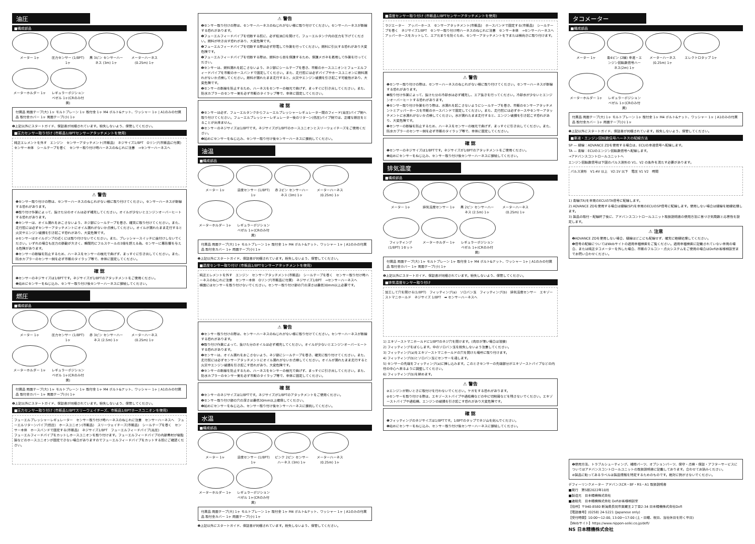油圧
■構成部品
メーター 1ヶ
圧力センサー (1/8PT) 1ヶ
黒 3ピン センサーハーネス (3m) 1ヶ
メーターハーネス (0.25m) 1ヶ
メーターホルダー 1ヶ
レギュラーポジション ベゼル 1ヶ(CRのみ付属)
付属品 両面テープ(大) 1ヶ モルトプレーン 1ヶ 取付金 1ヶ M4 ボルト&ナット、ワッシャー 1ヶ | A1のみの付属品 取付金カバー 1ヶ 両面テープ(小) 1ヶ
❶上記以外にスタートガイド、保証書が同梱されています。紛失しないよう、保管してください。
■圧力センサー取り付け (市販品1/8PTセンサーアタッチメントを使用)
純正エレメントを外す　エンジン　センサーアタッチメント(市販品)　ネジサイズ1/8PT　Oリング(市販品に付属)　センサー本体　シールテープを巻く　センサー取り付け時ハーネスのねじれに注意　→センサーハーネスへ
⚠ 警告
❶センサー取り付けの際は、センサーハーネスのねじれがない様に取り付けてください。センサーハーネスが断線する恐れがあります。
❶取り付け作業によって、抜けた分のオイルは必ず補充してください。オイルが少ないとエンジンオーバーヒートする恐れがあります。
❶センサーは、オイル漏れをおこさないよう、ネジ部にシールテープを巻き、確実に取り付けてください。また、走行前には必ずセンサーアタッチメントにオイル漏れがないか点検してください。オイルが漏れたまま走行すると火災やエンジン破損を引き起こす恐れがあり、大変危険です。
⊘センサーはオイルポンプの近くには取り付けないでください。また、プレッシャースイッチに直付けしないでください。いずれの場合も圧力の脈動が大きく、瞬間的にフルスケールの3倍を超える為、センサーに悪影響を与える危険があります。
❶センサーの断線を防止するため、ハーネスをセンサーの根元で曲げず、まっすぐに引き出してください。また、防水カプラーのセンサー側を必ず市販のタイラップ等で、車体に固定してください。
確 認
❶センサーのネジサイズは1/8PTです。ネジサイズが1/8PTのアタッチメントをご使用ください。
❶始めにセンサーをねじ込み、センサー取り付け後センサーハーネスに接続してください。
燃圧
■構成部品
メーター 1ヶ
圧力センサー (1/8PT) 1ヶ
赤 3ピン センサーハーネス (2.5m) 1ヶ
メーターハーネス (0.25m) 1ヶ
メーターホルダー 1ヶ
レギュラーポジション ベゼル 1ヶ(CRのみ付属)
付属品 両面テープ(大) 1ヶ モルトプレーン 1ヶ 取付金 1ヶ M4 ボルト&ナット、ワッシャー 1ヶ | A1のみの付属品 取付金カバー 1ヶ 両面テープ(小) 1ヶ
❶上記以外にスタートガイド、保証書が同梱されています。紛失しないよう、保管してください。
■圧力センサー取り付け (市販品1/8PTスリーウェイチーズ、市販品1/8PTホースユニオンを使用)
フューエルプレッシャーレギュレーター　センサー取り付け時ハーネスのねじれに注意　センサーハーネスへ　フューエルリターンパイプ(低圧)　ホースユニオン(市販品)　スリーウェイチーズ(市販品)　シールテープを巻く　センサー本体　ホースバンドで固定する(市販品)　ネジサイズ1/8PT　フューエルフィードパイプ(高圧)
フューエルフィードパイプをカットしホースユニオンを取り付けます。フューエルフィードパイプの内部素材が樹脂製などのホースユニオンが固定できない場合がありますのでフューエルフィードパイプをカットする前にご確認ください。
⚠ 警告
❶センサー取り付けの際は、センサーハーネスのねじれがない様に取り付けてください。センサーハーネスが断線する恐れがあります。
❶フューエルフィードパイプを切断する前に、必ず給油口を開けて、フューエルタンク内の圧力を下げてください。燃料が吹き出す恐れがあり、大変危険です。
❶フューエルフィードパイプを切断する際は必ず除電して作業を行ってください。燃料に引火する恐れがあり大変危険です。
❶フューエルフィードパイプを切断する際は、燃料から目を保護するため、保護メガネを着用して作業を行ってください。
❶センサーは、燃料漏れを起こさないよう、ネジ部にシールテープを巻き、市販のホースユニオンとフューエルフィードパイプを市販のホースバンドで固定してください。また、走行前には必ずパイプやホースユニオンに燃料漏れがないか点検してください。燃料が漏れたまま走行すると、火災やエンジン破損を引き起こす可能性があり、大変危険です。
❶センサーの断線を防止するため、ハーネスをセンサーの根元で曲げず、まっすぐに引き出してください。また、防水カプラーのセンサー側を必ず市販のタイラップ等で、車体に固定してください。
確 認
❶センサーは必ず、フューエルタンクからフューエルプレッシャーレギュレーター間のフィード(高圧)パイプ側へ取り付けてください。フューエルプレッシャーレギュレーター後のリターン(低圧)パイプ側では、正確な燃圧をとることが出来ません。
❶センサーのネジサイズは1/8PTです。ネジサイズが1/8PTのホースユニオンとスリーウェイチーズをご使用ください。
❶始めにセンサーをねじ込み、センサー取り付け後センサーハーネスに接続してください。
油温
■構成部品
メーター 1ヶ
温度センサー (1/8PT) 1ヶ
赤 2ピン センサーハーネス (3m) 1ヶ
メーターハーネス (0.25m) 1ヶ
メーターホルダー 1ヶ
レギュラーポジション ベゼル 1ヶ(CRのみ付属)
付属品 両面テープ(大) 1ヶ モルトプレーン 1ヶ 取付金 1ヶ M4 ボルト&ナット、ワッシャー 1ヶ | A1のみの付属品 取付金カバー 1ヶ 両面テープ(小) 1ヶ
❶上記以外にスタートガイド、保証書が同梱されています。紛失しないよう、保管してください。
■温度センサー取り付け (市販品1/8PTセンサーアタッチメントを使用)
純正エレメントを外す　エンジン　センサーアタッチメント(市販品)　シールテープを巻く　センサー取り付け時ハーネスのねじれに注意　センサー本体　Oリング(市販品に付属)　ネジサイズ1/8PT　→センサーハーネスへ
横面にはセンサーを取り付けないでください。センサー取り付け部の穴の深さは最低30mm以上必要です。
⚠ 警告
❶センサー取り付けの際は、センサーハーネスのねじれがない様に取り付けてください。センサーハーネスが断線する恐れがあります。
❶取り付け作業によって、抜けた分のオイルは必ず補充してください。オイルが少ないとエンジンオーバーヒートする恐れがあります。
❶センサーは、オイル漏れをおこさないよう、ネジ部にシールテープを巻き、確実に取り付けてください。また、走行前には必ずセンサーアタッチメントにオイル漏れがないか点検してください。オイルが漏れたまま走行すると火災やエンジン破損を引き起こす恐れがあり、大変危険です。
❶センサーの断線を防止するため、ハーネスをセンサーの根元で曲げず、まっすぐに引き出してください。また、防水カプラーのセンサー側を必ず市販のタイラップ等で、車体に固定してください。
確 認
❶センサーのネジサイズは1/8PTです。ネジサイズが1/8PTのアタッチメントをご使用ください。
❶センサー取り付け部の穴の深さは最低30mm以上確保してください。
❶始めにセンサーをねじ込み、センサー取り付け後センサーハーネスに接続してください。
水温
■構成部品
メーター 1ヶ
温度センサー (1/8PT) 1ヶ
ピンク 2ピン センサーハーネス (3m) 1ヶ
メーターハーネス (0.25m) 1ヶ
メーターホルダー 1ヶ
レギュラーポジション ベゼル 1ヶ(CRのみ付属)
付属品 両面テープ(大) 1ヶ モルトプレーン 1ヶ 取付金 1ヶ M4 ボルト&ナット、ワッシャー 1ヶ | A1のみの付属品 取付金カバー 1ヶ 両面テープ(小) 1ヶ
❶上記以外にスタートガイド、保証書が同梱されています。紛失しないよう、保管してください。
■温度センサー取り付け (市販品1/8PTセンサーアタッチメントを使用)
ラジエーター　アッパーホース　センサーアタッチメント(市販品)　ホースバンドで固定する(市販品)　シールテープを巻く　ネジサイズ1/8PT　センサー取り付け時ハーネスのねじれに注意　センサー本体　→センサーハーネスへ
アッパーホースをカットして、エアだまりを防ぐため、センサーアタッチメントを下または横向きに取り付けます。
⚠ 警告
❶センサー取り付けの際は、センサーハーネスのねじれがない様に取り付けてください。センサーハーネスが断線する恐れがあります。
❶取り付け作業によって、抜けた分の冷却水は必ず補充し、エア抜きを行ってください。冷却水が少ないとエンジンオーバーヒートする恐れがあります。
❶センサー取り付け作業を行う際は、水漏れを起こさないようにシールテープを巻き、市販のセンサーアタッチメントとアッパーホースを市販のホースバンドで固定してください。また、走行前には必ずホースやセンサーアタッチメントに水漏れがないか点検してください。水が漏れたまま走行すると、エンジン破損を引き起こす恐れがあり、大変危険です。
❶センサーの断線を防止するため、ハーネスをセンサーの根元で曲げず、まっすぐに引き出してください。また、防水カプラーのセンサー側を必ず市販のタイラップ等で、車体に固定してください。
確 認
❶センサーのネジサイズは1/8PTです。ネジサイズが1/8PTのアタッチメントをご使用ください。
❶始めにセンサーをねじ込み、センサー取り付け後センサーハーネスに接続してください。
排気温度
■構成部品
メーター 1ヶ
排気温度センサー 1ヶ
黒 2ピン センサーハーネス (2.5m) 1ヶ
メーターハーネス (0.25m) 1ヶ
フィッティング (1/8PT) 1セット
メーターホルダー 1ヶ
レギュラーポジション ベゼル 1ヶ(CRのみ付属)
付属品 両面テープ(大) 1ヶ モルトプレーン 1ヶ 取付金 1ヶ M4 ボルト&ナット、ワッシャー 1ヶ | A1のみの付属品 取付金カバー 1ヶ 両面テープ(小) 1ヶ
❶上記以外にスタートガイド、保証書が同梱されています。紛失しないよう、保管してください。
■排気温度センサー取り付け
加工して穴を開ける(1/8PT)　フィッティング(a)　ソロバン玉　フィッティング(b)　排気温度センサー　エキゾーストマニホールド　ネジサイズ 1/8PT　➡ センサーハーネスへ
1) エキゾーストマニホールドに1/8PTのネジ穴を開けます。(肉厚が薄い場合は溶接)
2) フィッティングをばらします。中のソロバン玉を紛失しないよう注意してください。
3) フィッティング(a)をエキゾーストマニホールドの穴を開けた場所に取り付けます。
4) フィッティング(b)とソロバン玉にセンサーを通します。
5) センサーの先端をフィッティング(a)に挿し込みます。このときセンサーの先端部分がエキゾーストパイプなどの内径の中心へ来るように調整してください。
6) フィッティング(b)を締めます。
⚠ 警告
⊘エンジンが熱いときに取付けを行わないでください。ケガをする恐れがあります。
⊘センサーを取り付ける際は、エキゾーストパイプや過給機などの中に切削屑などを残さないでください。エキゾーストパイプや過給機、エンジンの破損を引き起こす恐れがあり大変危険です。
確 認
❶フィッティングのネジサイズは1/8PTです。1/8PTのタップでネジ山を刻んでください。
❶始めにセンサーをねじ込み、センサー取り付け後センサーハーネスに接続してください。
タコメーター
■構成部品
メーター 1ヶ
青4ピン (2線) 車速・エンジン回転数信号ハーネス(2m) 1ヶ
メーターハーネス (0.25m) 1ヶ
エレクトロタップ 1ヶ
メーターホルダー 1ヶ
レギュラーポジション ベゼル 1ヶ(CRのみ付属)
付属品 両面テープ(大) 1ヶ モルトプレーン 1ヶ 取付金 1ヶ M4 ボルト&ナット、ワッシャー 1ヶ | A1のみの付属品 取付金カバー 1ヶ 両面テープ(小) 1ヶ
❶上記以外にスタートガイド、保証書が同梱されています。紛失しないよう、保管してください。
■車速・エンジン回転数信号ハーネスの配線方法
SP — 緑線：ADVANCE ZDを使用する場合は、ECUの車速信号へ配線します。
TA — 青線：ECUのエンジン回転数信号へ配線します。
→アドバンスコントロールユニットへ
エンジン回転数信号は下図のパルス波形の V1、V2 の条件を満たす必要があります。
パルス波形　V1:4V 以上　V2:1V 以下　電圧 V1 V2　時間
1) 青線(TA)を車両のECUのTA信号に配線します。
2) ADVANCE ZDを使用する場合は緑線(SP)を車両のECUのSP信号に配線します。使用しない場合は緑線を絶縁処理します。
3) 製品の取付・配線終了後に、アドバンスコントロールユニット取扱説明書の使用方法に基づき気筒数と応答性を設定します。
⚠ 注意
❶ADVANCE ZDを使用しない場合、緑線はどこにも配線せず、確実に絶縁処理してください。
❶信号の配線についてはWebサイトの適用車種検索をご覧ください。適用車種検索に記載されていない車両の場合、または純正タコメーターを外した場合、市販のフルコン・点火システムをご使用の場合はDefiお客様相談室までお問い合わせください。
❶使用方法、トラブルシューティング、補修パーツ、オプションパーツ、保守・点検・保証・アフターサービスについてはアドバンスコントロールユニットの取扱説明書に記載しております。合わせてお読みください。
⊘製品に貼ってあるラベルは製品情報を特定するためのものです。絶対に剥がさないでください。
デフィーリンクメーター アドバンスCR・BF・RS・A1 取扱説明書
■発行　第5版2022年10月
■製造元　日本精機株式会社
■連絡先　日本精機株式会社 Defiお客様相談室
【住所】〒940-8580 新潟県長岡市東蔵王２丁目2-34 日本精機株式会社Defi
【電話番号】(0258) 24-5221 (Japanese only)
【受付時間】10:00〜12:00, 13:00〜17:00 (土・日曜、祝日、当社休日を除く平日)
【Webサイト】https://www.nippon-seiki.co.jp/defi/
NS 日本精機株式会社